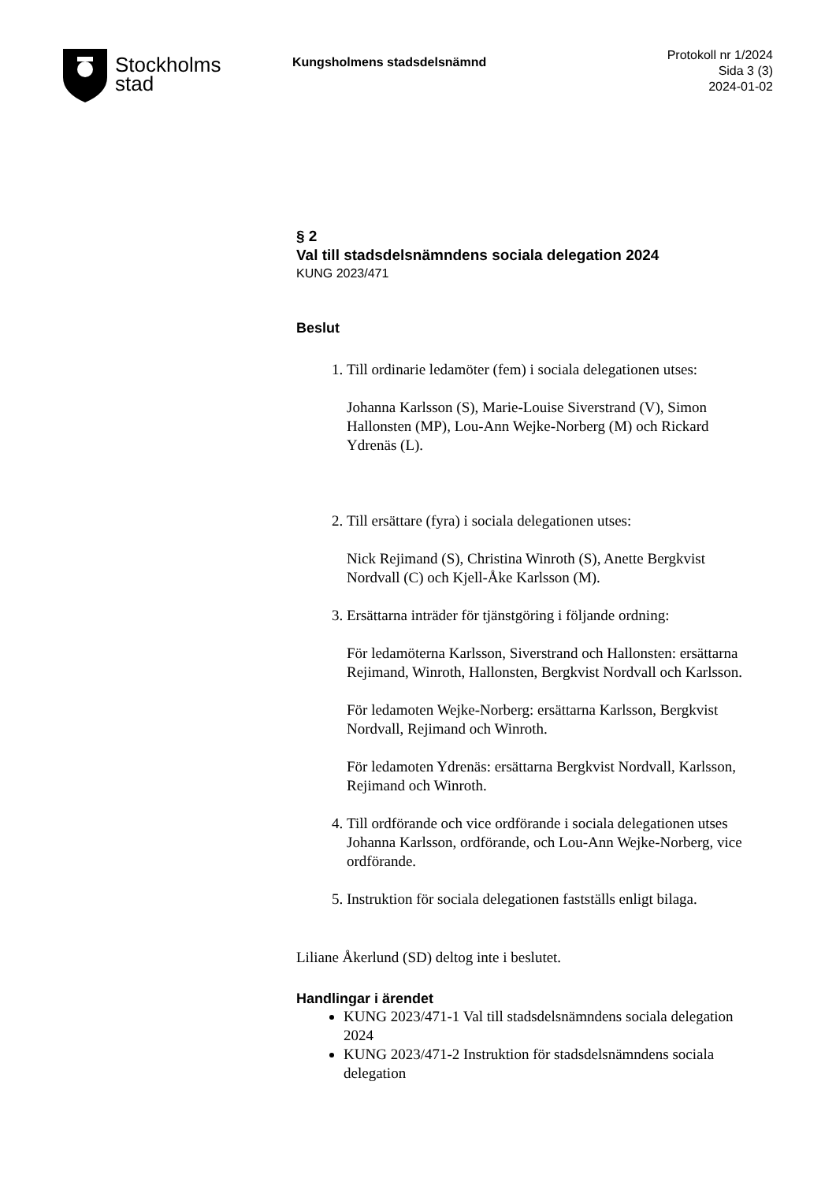Stockholms
stad
Kungsholmens stadsdelsnämnd
Protokoll nr 1/2024
Sida 3 (3)
2024-01-02
§ 2
Val till stadsdelsnämndens sociala delegation 2024
KUNG 2023/471
Beslut
1. Till ordinarie ledamöter (fem) i sociala delegationen utses:
Johanna Karlsson (S), Marie-Louise Siverstrand (V), Simon Hallonsten (MP), Lou-Ann Wejke-Norberg (M) och Rickard Ydrenäs (L).
2. Till ersättare (fyra) i sociala delegationen utses:
Nick Rejimand (S), Christina Winroth (S), Anette Bergkvist Nordvall (C) och Kjell-Åke Karlsson (M).
3. Ersättarna inträder för tjänstgöring i följande ordning:
För ledamöterna Karlsson, Siverstrand och Hallonsten: ersättarna Rejimand, Winroth, Hallonsten, Bergkvist Nordvall och Karlsson.
För ledamoten Wejke-Norberg: ersättarna Karlsson, Bergkvist Nordvall, Rejimand och Winroth.
För ledamoten Ydrenäs: ersättarna Bergkvist Nordvall, Karlsson, Rejimand och Winroth.
4. Till ordförande och vice ordförande i sociala delegationen utses Johanna Karlsson, ordförande, och Lou-Ann Wejke-Norberg, vice ordförande.
5. Instruktion för sociala delegationen fastställs enligt bilaga.
Liliane Åkerlund (SD) deltog inte i beslutet.
Handlingar i ärendet
KUNG 2023/471-1 Val till stadsdelsnämndens sociala delegation 2024
KUNG 2023/471-2 Instruktion för stadsdelsnämndens sociala delegation